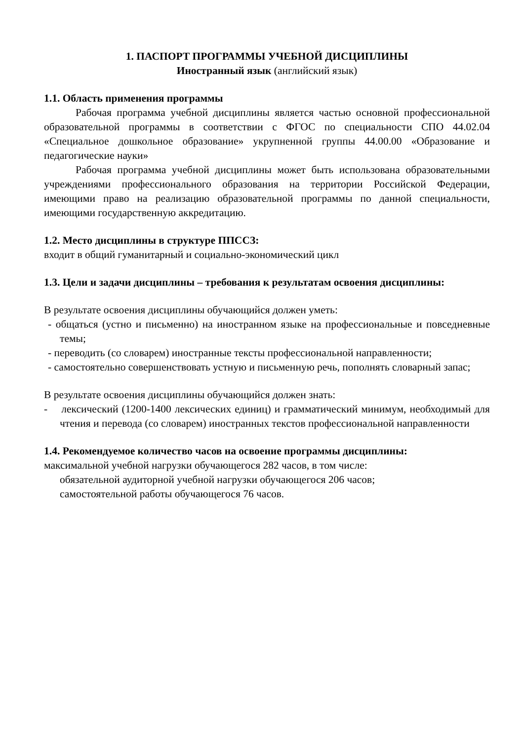1. ПАСПОРТ ПРОГРАММЫ УЧЕБНОЙ ДИСЦИПЛИНЫ
Иностранный язык (английский язык)
1.1. Область применения программы
Рабочая программа учебной дисциплины является частью основной профессиональной образовательной программы в соответствии с ФГОС по специальности СПО 44.02.04 «Специальное дошкольное образование» укрупненной группы 44.00.00 «Образование и педагогические науки»
Рабочая программа учебной дисциплины может быть использована образовательными учреждениями профессионального образования на территории Российской Федерации, имеющими право на реализацию образовательной программы по данной специальности, имеющими государственную аккредитацию.
1.2. Место дисциплины в структуре ППССЗ:
входит в общий гуманитарный и социально-экономический цикл
1.3. Цели и задачи дисциплины – требования к результатам освоения дисциплины:
В результате освоения дисциплины обучающийся должен уметь:
- общаться (устно и письменно) на иностранном языке на профессиональные и повседневные темы;
- переводить (со словарем) иностранные тексты профессиональной направленности;
- самостоятельно совершенствовать устную и письменную речь, пополнять словарный запас;
В результате освоения дисциплины обучающийся должен знать:
- лексический (1200-1400 лексических единиц) и грамматический минимум, необходимый для чтения и перевода (со словарем) иностранных текстов профессиональной направленности
1.4. Рекомендуемое количество часов на освоение программы дисциплины:
максимальной учебной нагрузки обучающегося 282 часов, в том числе:
обязательной аудиторной учебной нагрузки обучающегося 206 часов;
самостоятельной работы обучающегося 76 часов.